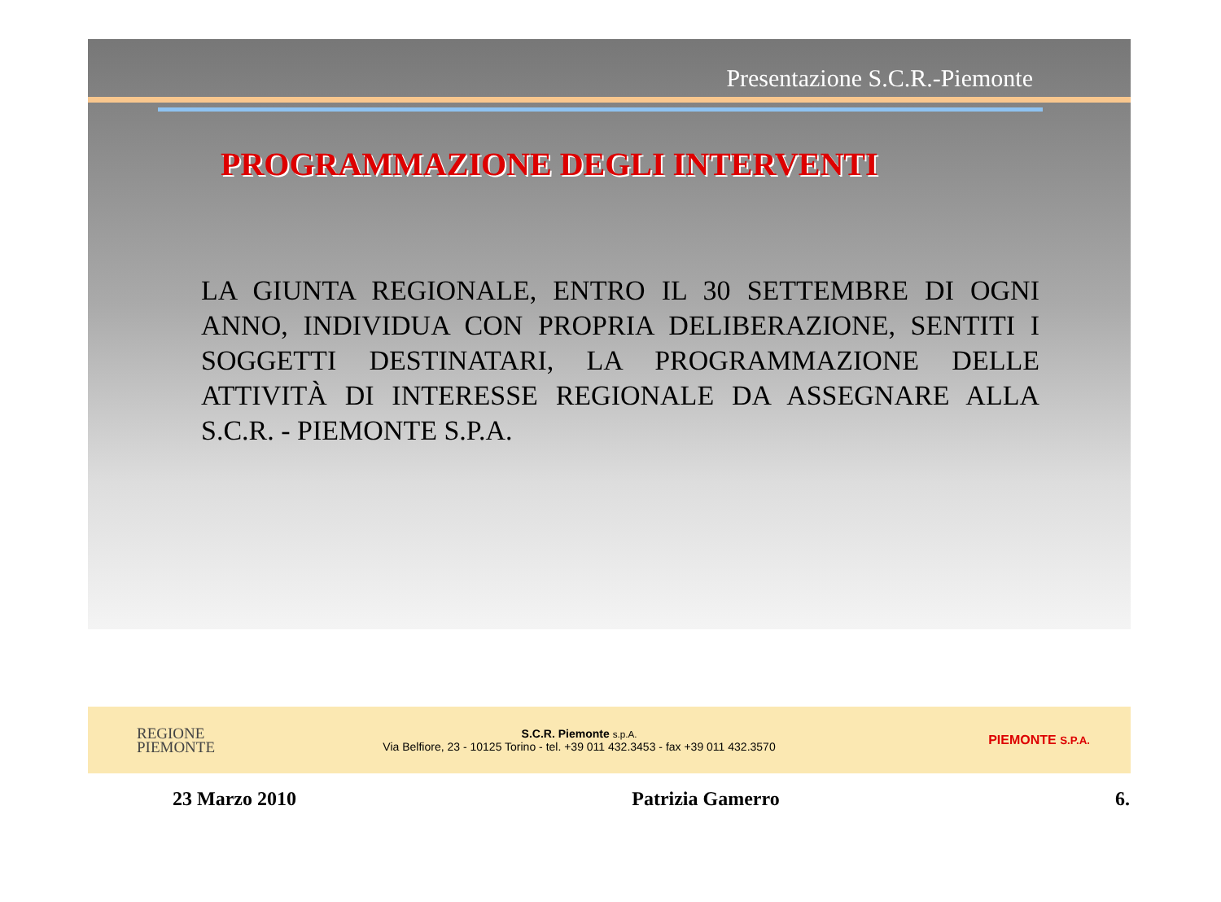Presentazione S.C.R.-Piemonte
PROGRAMMAZIONE DEGLI INTERVENTI
LA GIUNTA REGIONALE, ENTRO IL 30 SETTEMBRE DI OGNI ANNO, INDIVIDUA CON PROPRIA DELIBERAZIONE, SENTITI I SOGGETTI DESTINATARI, LA PROGRAMMAZIONE DELLE ATTIVITÀ DI INTERESSE REGIONALE DA ASSEGNARE ALLA S.C.R. - PIEMONTE S.P.A.
REGIONE
PIEMONTE
S.C.R. Piemonte s.p.A.
Via Belfiore, 23 - 10125 Torino - tel. +39 011 432.3453 - fax +39 011 432.3570
PIEMONTE S.P.A.
23 Marzo 2010 Patrizia Gamerro 6.